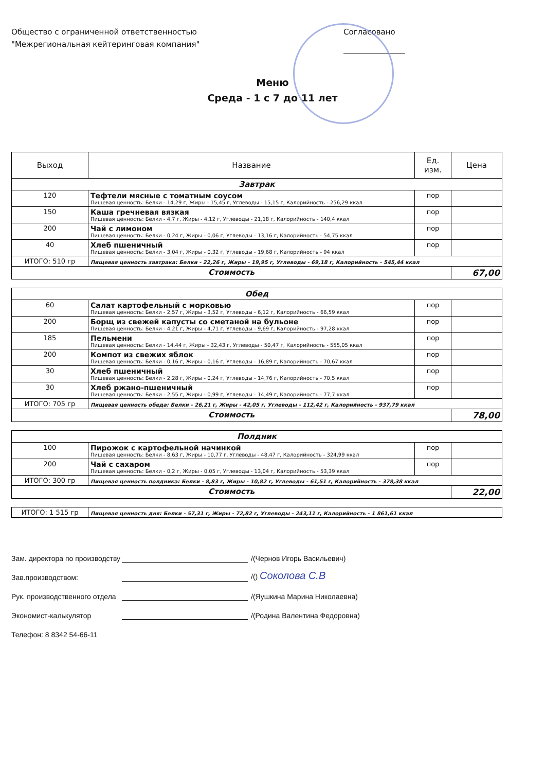Общество с ограниченной ответственностью
"Межрегиональная кейтеринговая компания"
Согласовано
Меню
Среда - 1 с 7 до 11 лет
| Выход | Название | Ед. изм. | Цена |
| --- | --- | --- | --- |
| Завтрак | | | |
| 120 | Тефтели мясные с томатным соусом Пищевая ценность: Белки - 14,29 г, Жиры - 15,45 г, Углеводы - 15,15 г, Калорийность - 256,29 ккал | пор | |
| 150 | Каша гречневая вязкая Пищевая ценность: Белки - 4,7 г, Жиры - 4,12 г, Углеводы - 21,18 г, Калорийность - 140,4 ккал | пор | |
| 200 | Чай с лимоном Пищевая ценность: Белки - 0,24 г, Жиры - 0,06 г, Углеводы - 13,16 г, Калорийность - 54,75 ккал | пор | |
| 40 | Хлеб пшеничный Пищевая ценность: Белки - 3,04 г, Жиры - 0,32 г, Углеводы - 19,68 г, Калорийность - 94 ккал | пор | |
| ИТОГО: 510 гр | Пищевая ценность завтрака: Белки - 22,26 г, Жиры - 19,95 г, Углеводы - 69,18 г, Калорийность - 545,44 ккал | | |
| Стоимость | | | 67,00 |
| Обед | | | |
| 60 | Салат картофельный с морковью Пищевая ценность: Белки - 2,57 г, Жиры - 3,52 г, Углеводы - 6,12 г, Калорийность - 66,59 ккал | пор | |
| 200 | Борщ из свежей капусты со сметаной на бульоне Пищевая ценность: Белки - 4,21 г, Жиры - 4,71 г, Углеводы - 9,69 г, Калорийность - 97,28 ккал | пор | |
| 185 | Пельмени Пищевая ценность: Белки - 14,44 г, Жиры - 32,43 г, Углеводы - 50,47 г, Калорийность - 555,05 ккал | пор | |
| 200 | Компот из свежих яблок Пищевая ценность: Белки - 0,16 г, Жиры - 0,16 г, Углеводы - 16,89 г, Калорийность - 70,67 ккал | пор | |
| 30 | Хлеб пшеничный Пищевая ценность: Белки - 2,28 г, Жиры - 0,24 г, Углеводы - 14,76 г, Калорийность - 70,5 ккал | пор | |
| 30 | Хлеб ржано-пшеничный Пищевая ценность: Белки - 2,55 г, Жиры - 0,99 г, Углеводы - 14,49 г, Калорийность - 77,7 ккал | пор | |
| ИТОГО: 705 гр | Пищевая ценность обеда: Белки - 26,21 г, Жиры - 42,05 г, Углеводы - 112,42 г, Калорийность - 937,79 ккал | | |
| Стоимость | | | 78,00 |
| Полдник | | | |
| 100 | Пирожок с картофельной начинкой Пищевая ценность: Белки - 8,63 г, Жиры - 10,77 г, Углеводы - 48,47 г, Калорийность - 324,99 ккал | пор | |
| 200 | Чай с сахаром Пищевая ценность: Белки - 0,2 г, Жиры - 0,05 г, Углеводы - 13,04 г, Калорийность - 53,39 ккал | пор | |
| ИТОГО: 300 гр | Пищевая ценность полдника: Белки - 8,83 г, Жиры - 10,82 г, Углеводы - 61,51 г, Калорийность - 378,38 ккал | | |
| Стоимость | | | 22,00 |
| ИТОГО: 1 515 гр | Пищевая ценность дня: Белки - 57,31 г, Жиры - 72,82 г, Углеводы - 243,11 г, Калорийность - 1 861,61 ккал |
Зам. директора по производству /(Чернов Игорь Васильевич)
Зав.производством: /() Соколова С.В
Рук. производственного отдела /(Яушкина Марина Николаевна)
Экономист-калькулятор /(Родина Валентина Федоровна)
Телефон: 8 8342 54-66-11